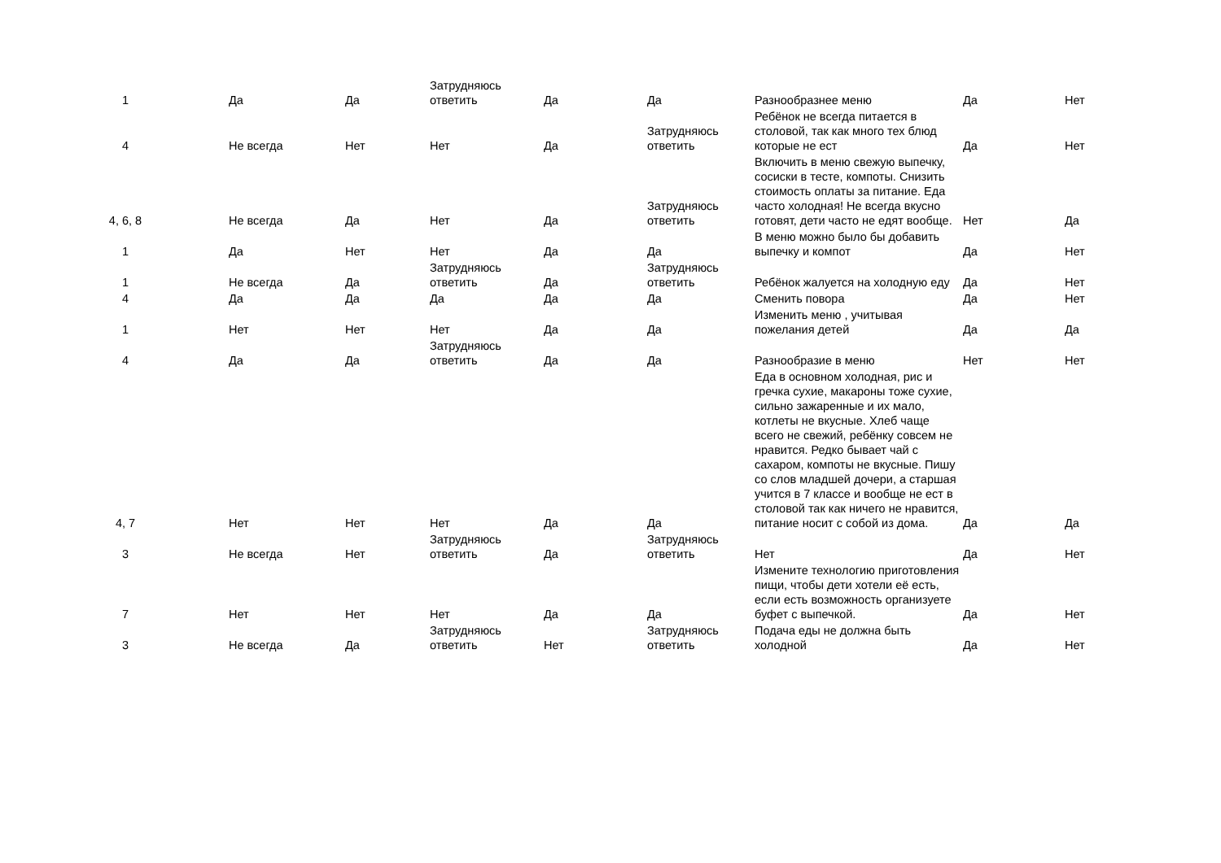| 1 | | Да | Да | Затрудняюсь ответить | Да | Да | Разнообразнее меню | Да | Нет |
| 4 | | Не всегда | Нет | Нет | Да | Затрудняюсь ответить | Ребёнок не всегда питается в столовой, так как много тех блюд которые не ест | Да | Нет |
| 4, 6, 8 | | Не всегда | Да | Нет | Да | Затрудняюсь ответить | Включить в меню свежую выпечку, сосиски в тесте, компоты. Снизить стоимость оплаты за питание. Еда часто холодная! Не всегда вкусно готовят, дети часто не едят вообще. | Нет | Да |
| 1 | | Да | Нет | Нет | Да | Да | В меню можно было бы добавить выпечку и компот | Да | Нет |
| 1 | | Не всегда | Да | Затрудняюсь ответить | Да | Затрудняюсь ответить | Ребёнок жалуется на холодную еду | Да | Нет |
| 4 | | Да | Да | Да | Да | Да | Сменить повора | Да | Нет |
| 1 | | Нет | Нет | Нет | Да | Да | Изменить меню , учитывая пожелания детей | Да | Да |
| 4 | | Да | Да | Затрудняюсь ответить | Да | Да | Разнообразие в меню | Нет | Нет |
| 4, 7 | | Нет | Нет | Нет | Да | Да | Еда в основном холодная, рис и гречка сухие, макароны тоже сухие, сильно зажаренные и их мало, котлеты не вкусные. Хлеб чаще всего не свежий, ребёнку совсем не нравится. Редко бывает чай с сахаром, компоты не вкусные. Пишу со слов младшей дочери, а старшая учится в 7 классе и вообще не ест в столовой так как ничего не нравится, питание носит с собой из дома. | Да | Да |
| 3 | | Не всегда | Нет | Затрудняюсь ответить | Да | Затрудняюсь ответить | Нет | Да | Нет |
| 7 | | Нет | Нет | Нет | Да | Да | Измените технологию приготовления пищи, чтобы дети хотели её есть, если есть возможность организуете буфет с выпечкой. | Да | Нет |
| 3 | | Не всегда | Да | Затрудняюсь ответить | Нет | Затрудняюсь ответить | Подача еды не должна быть холодной | Да | Нет |